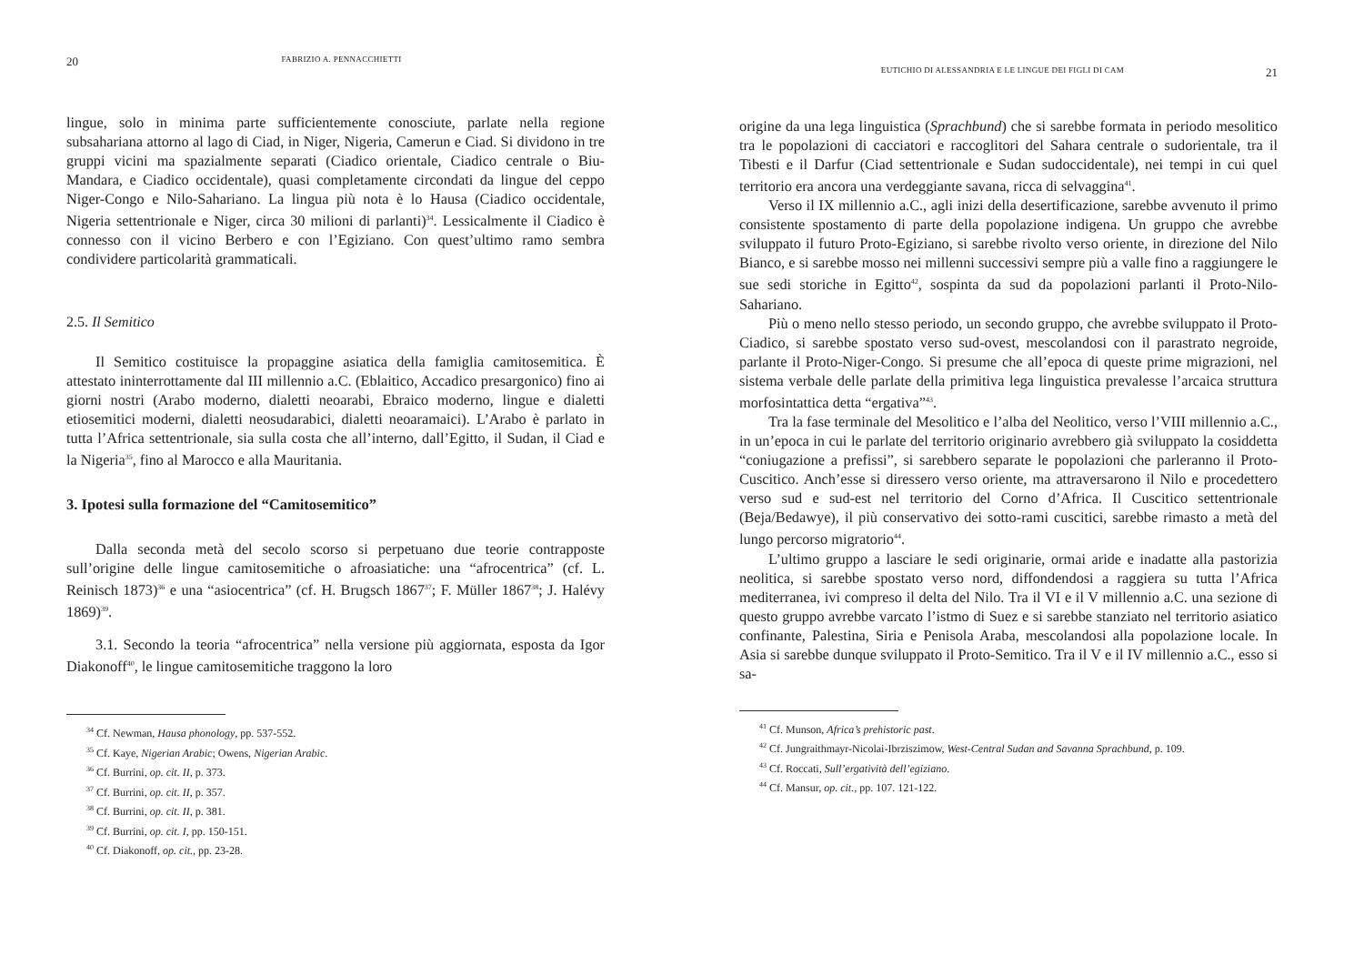20 FABRIZIO A. PENNACCHIETTI
lingue, solo in minima parte sufficientemente conosciute, parlate nella regione subsahariana attorno al lago di Ciad, in Niger, Nigeria, Camerun e Ciad. Si dividono in tre gruppi vicini ma spazialmente separati (Ciadico orientale, Ciadico centrale o Biu-Mandara, e Ciadico occidentale), quasi completamente circondati da lingue del ceppo Niger-Congo e Nilo-Sahariano. La lingua più nota è lo Hausa (Ciadico occidentale, Nigeria settentrionale e Niger, circa 30 milioni di parlanti)<sup>34</sup>. Lessicalmente il Ciadico è connesso con il vicino Berbero e con l’Egiziano. Con quest’ultimo ramo sembra condividere particolarità grammaticali.
2.5. Il Semitico
Il Semitico costituisce la propaggine asiatica della famiglia camitosemitica. È attestato ininterrottamente dal III millennio a.C. (Eblaitico, Accadico presargonico) fino ai giorni nostri (Arabo moderno, dialetti neoarabi, Ebraico moderno, lingue e dialetti etiosemitici moderni, dialetti neosudarabici, dialetti neoaramaici). L’Arabo è parlato in tutta l’Africa settentrionale, sia sulla costa che all’interno, dall’Egitto, il Sudan, il Ciad e la Nigeria<sup>35</sup>, fino al Marocco e alla Mauritania.
3. Ipotesi sulla formazione del “Camitosemitico”
Dalla seconda metà del secolo scorso si perpetuano due teorie contrapposte sull’origine delle lingue camitosemitiche o afroasiatiche: una “afrocentrica” (cf. L. Reinisch 1873)<sup>36</sup> e una “asiocentrica” (cf. H. Brugsch 1867<sup>37</sup>; F. Müller 1867<sup>38</sup>; J. Halévy 1869)<sup>39</sup>.
3.1. Secondo la teoria “afrocentrica” nella versione più aggiornata, esposta da Igor Diakonoff<sup>40</sup>, le lingue camitosemitiche traggono la loro
<sup>34</sup> Cf. Newman, Hausa phonology, pp. 537-552.
<sup>35</sup> Cf. Kaye, Nigerian Arabic; Owens, Nigerian Arabic.
<sup>36</sup> Cf. Burrini, op. cit. II, p. 373.
<sup>37</sup> Cf. Burrini, op. cit. II, p. 357.
<sup>38</sup> Cf. Burrini, op. cit. II, p. 381.
<sup>39</sup> Cf. Burrini, op. cit. I, pp. 150-151.
<sup>40</sup> Cf. Diakonoff, op. cit., pp. 23-28.
EUTICHIO DI ALESSANDRIA E LE LINGUE DEI FIGLI DI CAM 21
origine da una lega linguistica (Sprachbund) che si sarebbe formata in periodo mesolitico tra le popolazioni di cacciatori e raccoglitori del Sahara centrale o sudorientale, tra il Tibesti e il Darfur (Ciad settentrionale e Sudan sudoccidentale), nei tempi in cui quel territorio era ancora una verdeggiante savana, ricca di selvaggina<sup>41</sup>.
Verso il IX millennio a.C., agli inizi della desertificazione, sarebbe avvenuto il primo consistente spostamento di parte della popolazione indigena. Un gruppo che avrebbe sviluppato il futuro Proto-Egiziano, si sarebbe rivolto verso oriente, in direzione del Nilo Bianco, e si sarebbe mosso nei millenni successivi sempre più a valle fino a raggiungere le sue sedi storiche in Egitto<sup>42</sup>, sospinta da sud da popolazioni parlanti il Proto-Nilo-Sahariano.
Più o meno nello stesso periodo, un secondo gruppo, che avrebbe sviluppato il Proto-Ciadico, si sarebbe spostato verso sud-ovest, mescolandosi con il parastrato negroide, parlante il Proto-Niger-Congo. Si presume che all’epoca di queste prime migrazioni, nel sistema verbale delle parlate della primitiva lega linguistica prevalesse l’arcaica struttura morfosintattica detta “ergativa”<sup>43</sup>.
Tra la fase terminale del Mesolitico e l’alba del Neolitico, verso l’VIII millennio a.C., in un’epoca in cui le parlate del territorio originario avrebbero già sviluppato la cosiddetta “coniugazione a prefissi”, si sarebbero separate le popolazioni che parleranno il Proto-Cuscitico. Anch’esse si diressero verso oriente, ma attraversarono il Nilo e procedettero verso sud e sud-est nel territorio del Corno d’Africa. Il Cuscitico settentrionale (Beja/Bedawye), il più conservativo dei sotto-rami cuscitici, sarebbe rimasto a metà del lungo percorso migratorio<sup>44</sup>.
L’ultimo gruppo a lasciare le sedi originarie, ormai aride e inadatte alla pastorizia neolitica, si sarebbe spostato verso nord, diffondendosi a raggiera su tutta l’Africa mediterranea, ivi compreso il delta del Nilo. Tra il VI e il V millennio a.C. una sezione di questo gruppo avrebbe varcato l’istmo di Suez e si sarebbe stanziato nel territorio asiatico confinante, Palestina, Siria e Penisola Araba, mescolandosi alla popolazione locale. In Asia si sarebbe dunque sviluppato il Proto-Semitico. Tra il V e il IV millennio a.C., esso si sa-
<sup>41</sup> Cf. Munson, Africa’s prehistoric past.
<sup>42</sup> Cf. Jungraithmayr-Nicolai-Ibrziszimow, West-Central Sudan and Savanna Sprachbund, p. 109.
<sup>43</sup> Cf. Roccati, Sull’ergatività dell’egiziano.
<sup>44</sup> Cf. Mansur, op. cit., pp. 107. 121-122.